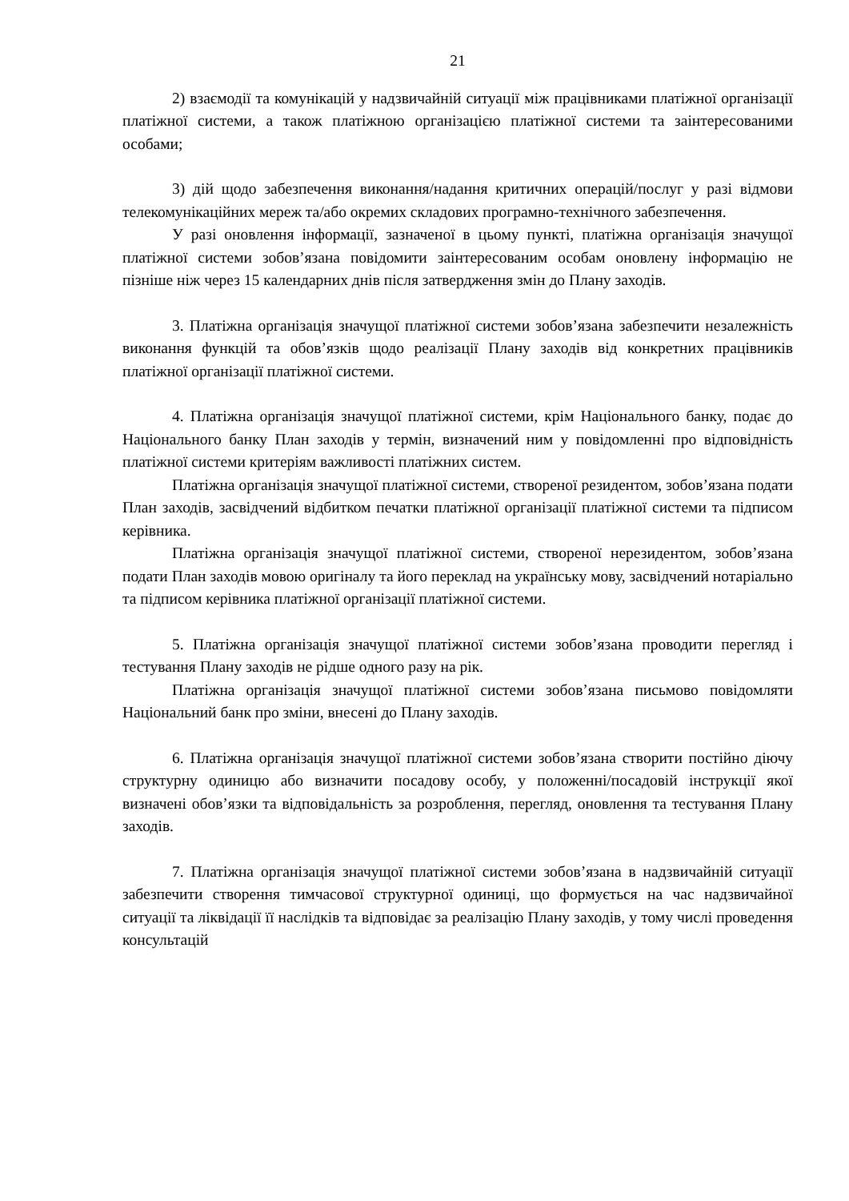21
2) взаємодії та комунікацій у надзвичайній ситуації між працівниками платіжної організації платіжної системи, а також платіжною організацією платіжної системи та заінтересованими особами;
3) дій щодо забезпечення виконання/надання критичних операцій/послуг у разі відмови телекомунікаційних мереж та/або окремих складових програмно-технічного забезпечення.
У разі оновлення інформації, зазначеної в цьому пункті, платіжна організація значущої платіжної системи зобов’язана повідомити заінтересованим особам оновлену інформацію не пізніше ніж через 15 календарних днів після затвердження змін до Плану заходів.
3. Платіжна організація значущої платіжної системи зобов’язана забезпечити незалежність виконання функцій та обов’язків щодо реалізації Плану заходів від конкретних працівників платіжної організації платіжної системи.
4. Платіжна організація значущої платіжної системи, крім Національного банку, подає до Національного банку План заходів у термін, визначений ним у повідомленні про відповідність платіжної системи критеріям важливості платіжних систем.
Платіжна організація значущої платіжної системи, створеної резидентом, зобов’язана подати План заходів, засвідчений відбитком печатки платіжної організації платіжної системи та підписом керівника.
Платіжна організація значущої платіжної системи, створеної нерезидентом, зобов’язана подати План заходів мовою оригіналу та його переклад на українську мову, засвідчений нотаріально та підписом керівника платіжної організації платіжної системи.
5. Платіжна організація значущої платіжної системи зобов’язана проводити перегляд і тестування Плану заходів не рідше одного разу на рік.
Платіжна організація значущої платіжної системи зобов’язана письмово повідомляти Національний банк про зміни, внесені до Плану заходів.
6. Платіжна організація значущої платіжної системи зобов’язана створити постійно діючу структурну одиницю або визначити посадову особу, у положенні/посадовій інструкції якої визначені обов’язки та відповідальність за розроблення, перегляд, оновлення та тестування Плану заходів.
7. Платіжна організація значущої платіжної системи зобов’язана в надзвичайній ситуації забезпечити створення тимчасової структурної одиниці, що формується на час надзвичайної ситуації та ліквідації її наслідків та відповідає за реалізацію Плану заходів, у тому числі проведення консультацій